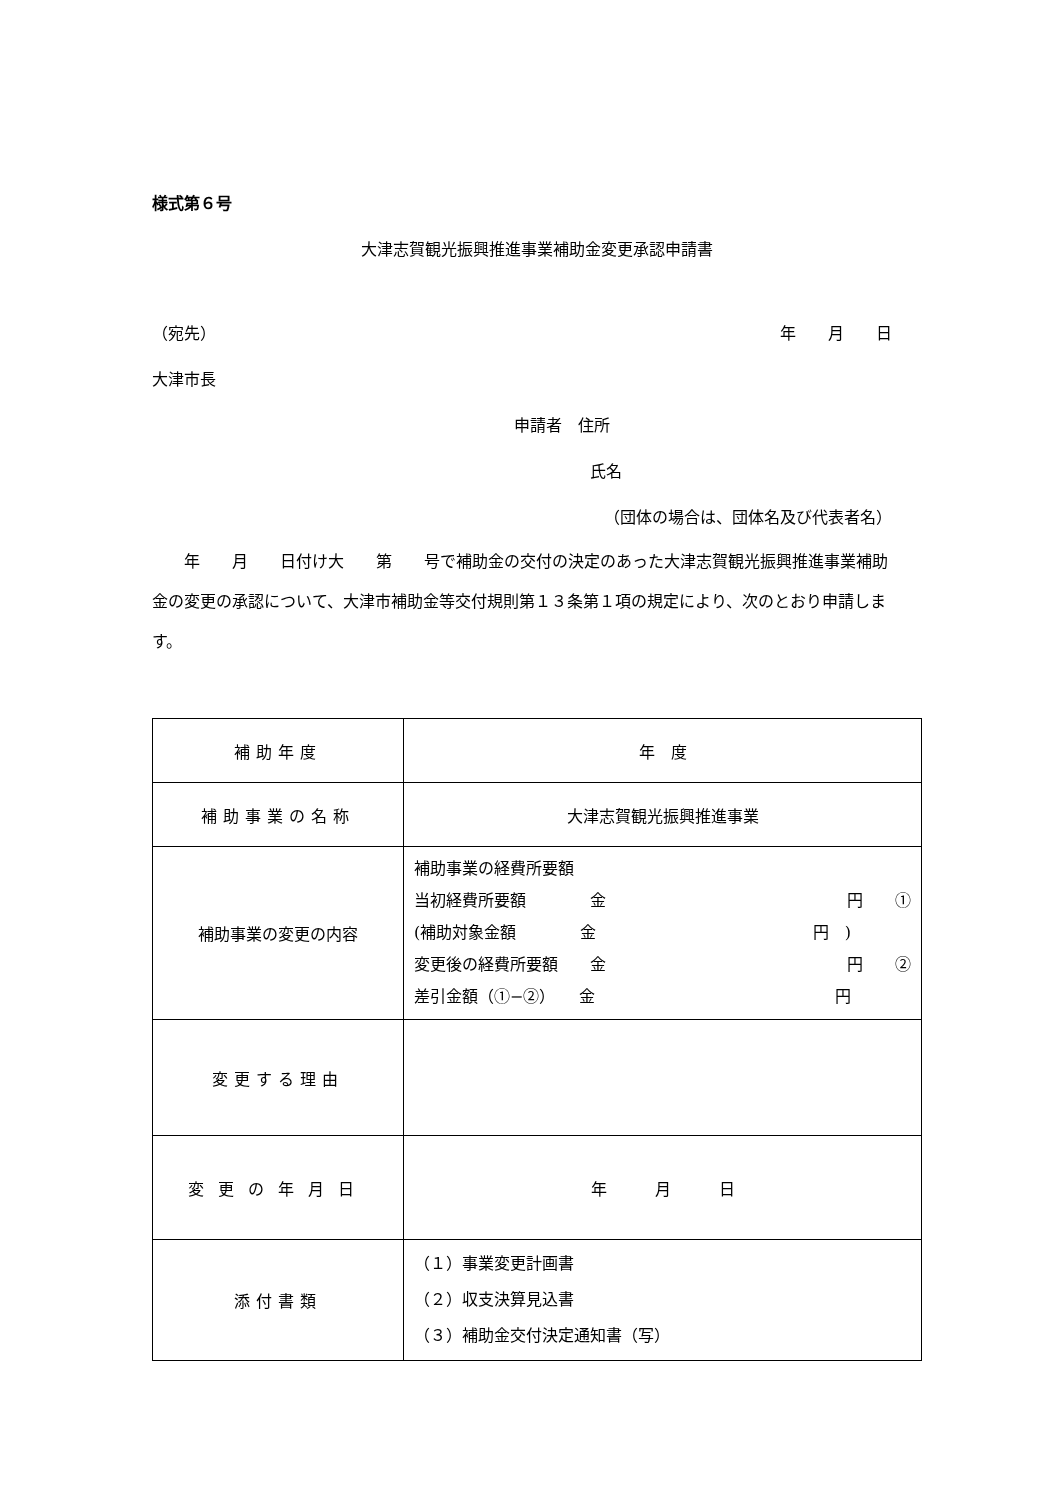様式第６号
大津志賀観光振興推進事業補助金変更承認申請書
（宛先） 年　　月　　日
大津市長
申請者　住所
氏名
（団体の場合は、団体名及び代表者名）
　　年　　月　　日付け大　　第　　号で補助金の交付の決定のあった大津志賀観光振興推進事業補助金の変更の承認について、大津市補助金等交付規則第１３条第１項の規定により、次のとおり申請します。
| 補助年度 | 年 度 |
| 補助事業の名称 | 大津志賀観光振興推進事業 |
| 補助事業の変更の内容 | 補助事業の経費所要額 当初経費所要額 金 円 ① (補助対象金額 金 円 ) 変更後の経費所要額 金 円 ② 差引金額（①−②） 金 円 |
| 変更する理由 | |
| 変更の年月日 | 年 月 日 |
| 添付書類 | （１）事業変更計画書 （２）収支決算見込書 （３）補助金交付決定通知書（写） |